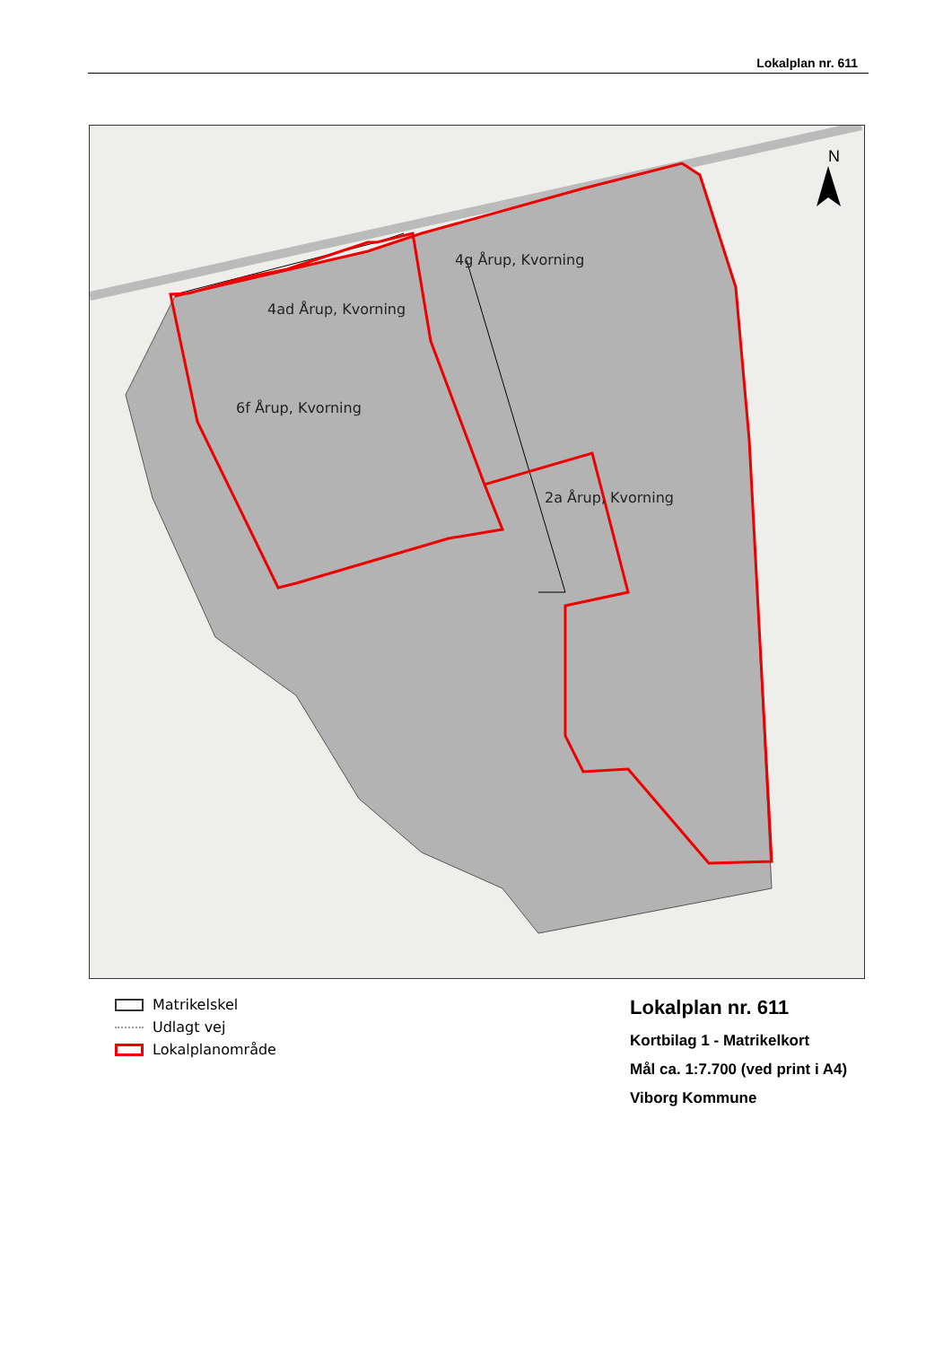Lokalplan nr. 611
4ad Årup, Kvorning
4g Årup, Kvorning
6f Årup, Kvorning
2a Årup, Kvorning
N
Matrikelskel
Udlagt vej
Lokalplanområde
Lokalplan nr. 611
Kortbilag 1 - Matrikelkort
Mål ca. 1:7.700 (ved print i A4)
Viborg Kommune